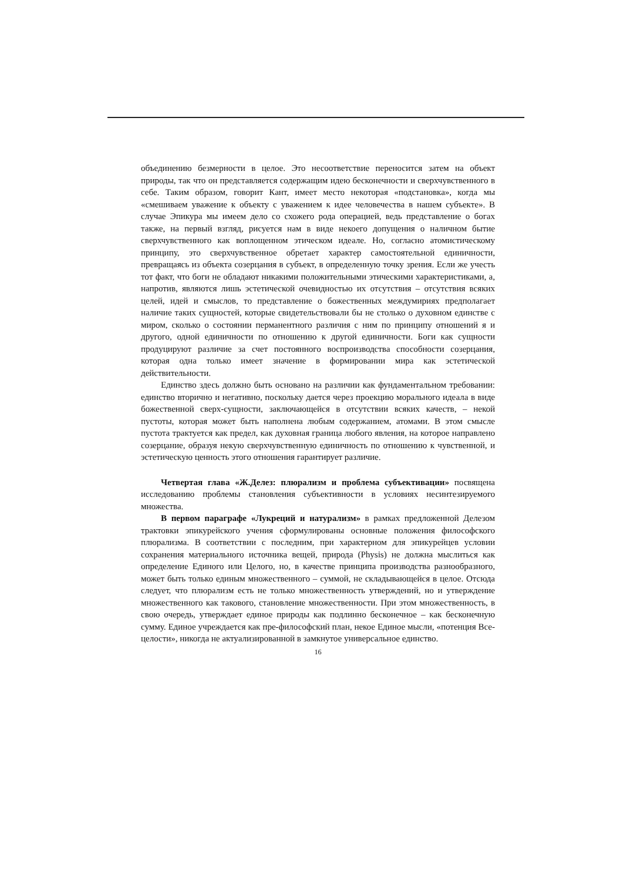объединению безмерности в целое. Это несоответствие переносится затем на объект природы, так что он представляется содержащим идею бесконечности и сверхчувственного в себе. Таким образом, говорит Кант, имеет место некоторая «подстановка», когда мы «смешиваем уважение к объекту с уважением к идее человечества в нашем субъекте». В случае Эпикура мы имеем дело со схожего рода операцией, ведь представление о богах также, на первый взгляд, рисуется нам в виде некоего допущения о наличном бытие сверхчувственного как воплощенном этическом идеале. Но, согласно атомистическому принципу, это сверхчувственное обретает характер самостоятельной единичности, превращаясь из объекта созерцания в субъект, в определенную точку зрения. Если же учесть тот факт, что боги не обладают никакими положительными этическими характеристиками, а, напротив, являются лишь эстетической очевидностью их отсутствия – отсутствия всяких целей, идей и смыслов, то представление о божественных междумириях предполагает наличие таких сущностей, которые свидетельствовали бы не столько о духовном единстве с миром, сколько о состоянии перманентного различия с ним по принципу отношений я и другого, одной единичности по отношению к другой единичности. Боги как сущности продуцируют различие за счет постоянного воспроизводства способности созерцания, которая одна только имеет значение в формировании мира как эстетической действительности.
Единство здесь должно быть основано на различии как фундаментальном требовании: единство вторично и негативно, поскольку дается через проекцию морального идеала в виде божественной сверх-сущности, заключающейся в отсутствии всяких качеств, – некой пустоты, которая может быть наполнена любым содержанием, атомами. В этом смысле пустота трактуется как предел, как духовная граница любого явления, на которое направлено созерцание, образуя некую сверхчувственную единичность по отношению к чувственной, и эстетическую ценность этого отношения гарантирует различие.
Четвертая глава «Ж.Делез: плюрализм и проблема субъективации» посвящена исследованию проблемы становления субъективности в условиях несинтезируемого множества.
В первом параграфе «Лукреций и натурализм» в рамках предложенной Делезом трактовки эпикурейского учения сформулированы основные положения философского плюрализма. В соответствии с последним, при характерном для эпикурейцев условии сохранения материального источника вещей, природа (Physis) не должна мыслиться как определение Единого или Целого, но, в качестве принципа производства разнообразного, может быть только единым множественного – суммой, не складывающейся в целое. Отсюда следует, что плюрализм есть не только множественность утверждений, но и утверждение множественного как такового, становление множественности. При этом множественность, в свою очередь, утверждает единое природы как подлинно бесконечное – как бесконечную сумму. Единое учреждается как пре-философский план, некое Единое мысли, «потенция Все-целости», никогда не актуализированной в замкнутое универсальное единство.
16